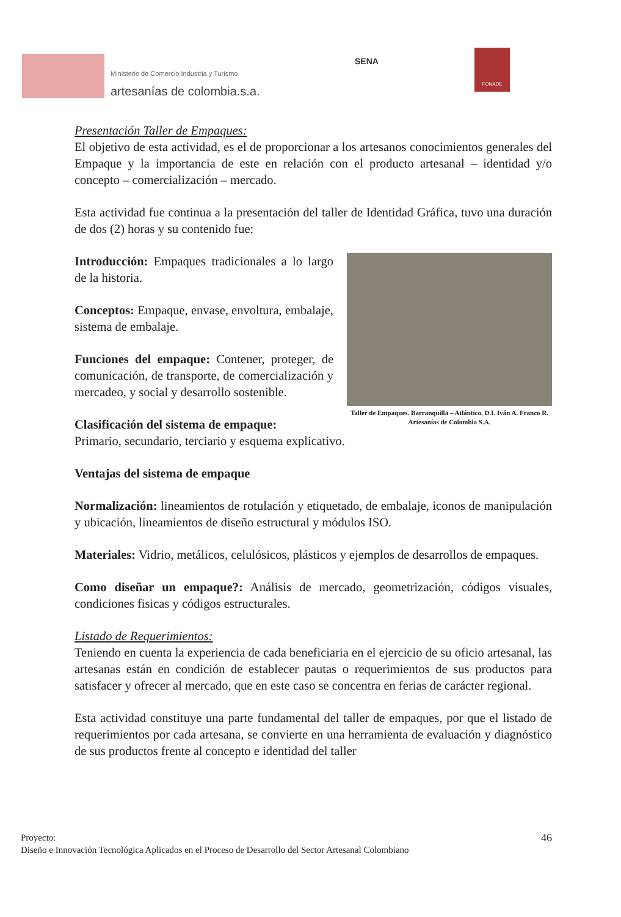Ministerio de Comercio Industria y Turismo
artesanías de colombia.s.a.
SENA
FONADE
Presentación Taller de Empaques:
El objetivo de esta actividad, es el de proporcionar a los artesanos conocimientos generales del Empaque y la importancia de este en relación con el producto artesanal – identidad y/o concepto – comercialización – mercado.
Esta actividad fue continua a la presentación del taller de Identidad Gráfica, tuvo una duración de dos (2) horas y su contenido fue:
Introducción: Empaques tradicionales a lo largo de la historia.
Conceptos: Empaque, envase, envoltura, embalaje, sistema de embalaje.
Funciones del empaque: Contener, proteger, de comunicación, de transporte, de comercialización y mercadeo, y social y desarrollo sostenible.
Clasificación del sistema de empaque:
Taller de Empaques. Barranquilla – Atlántico. D.I. Iván A. Franco R. Artesanías de Colombia S.A.
Primario, secundario, terciario y esquema explicativo.
Ventajas del sistema de empaque
Normalización: lineamientos de rotulación y etiquetado, de embalaje, iconos de manipulación y ubicación, lineamientos de diseño estructural y módulos ISO.
Materiales: Vidrio, metálicos, celulósicos, plásticos y ejemplos de desarrollos de empaques.
Como diseñar un empaque?: Análisis de mercado, geometrización, códigos visuales, condiciones fisicas y códigos estructurales.
Listado de Requerimientos:
Teniendo en cuenta la experiencia de cada beneficiaria en el ejercicio de su oficio artesanal, las artesanas están en condición de establecer pautas o requerimientos de sus productos para satisfacer y ofrecer al mercado, que en este caso se concentra en ferias de carácter regional.
Esta actividad constituye una parte fundamental del taller de empaques, por que el listado de requerimientos por cada artesana, se convierte en una herramienta de evaluación y diagnóstico de sus productos frente al concepto e identidad del taller
46 Proyecto:
Diseño e Innovación Tecnológica Aplicados en el Proceso de Desarrollo del Sector Artesanal Colombiano